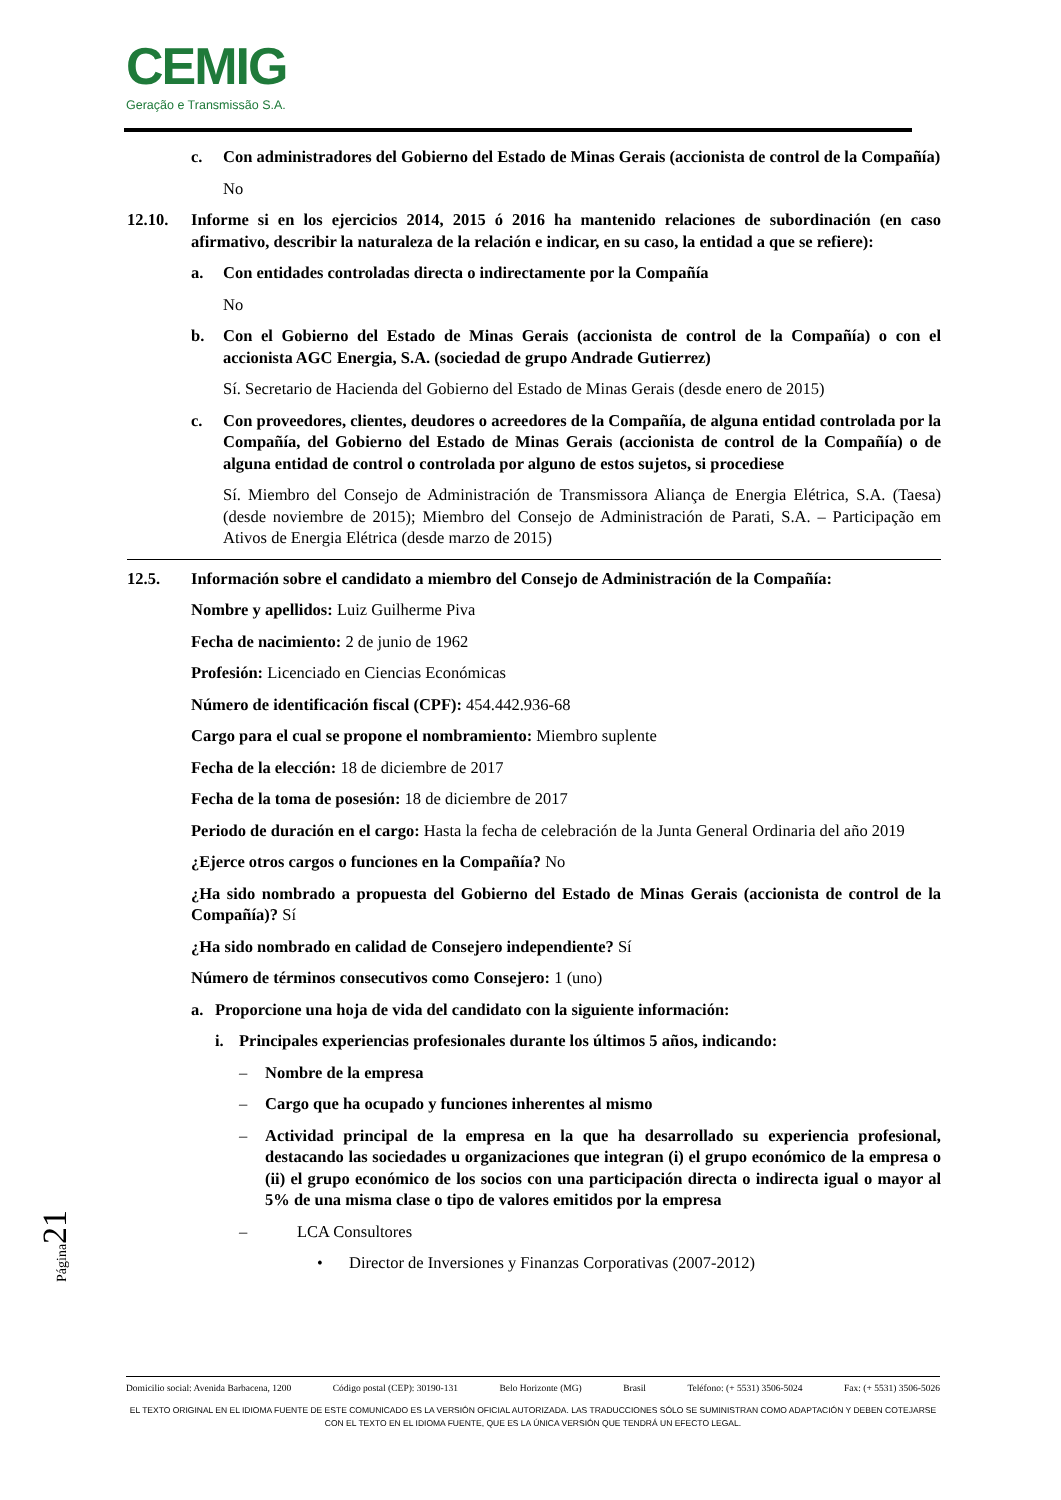CEMIG
Geração e Transmissão S.A.
c. Con administradores del Gobierno del Estado de Minas Gerais (accionista de control de la Compañía)
No
12.10. Informe si en los ejercicios 2014, 2015 ó 2016 ha mantenido relaciones de subordinación (en caso afirmativo, describir la naturaleza de la relación e indicar, en su caso, la entidad a que se refiere):
a. Con entidades controladas directa o indirectamente por la Compañía
No
b. Con el Gobierno del Estado de Minas Gerais (accionista de control de la Compañía) o con el accionista AGC Energia, S.A. (sociedad de grupo Andrade Gutierrez)
Sí. Secretario de Hacienda del Gobierno del Estado de Minas Gerais (desde enero de 2015)
c. Con proveedores, clientes, deudores o acreedores de la Compañía, de alguna entidad controlada por la Compañía, del Gobierno del Estado de Minas Gerais (accionista de control de la Compañía) o de alguna entidad de control o controlada por alguno de estos sujetos, si procediese
Sí. Miembro del Consejo de Administración de Transmissora Aliança de Energia Elétrica, S.A. (Taesa) (desde noviembre de 2015); Miembro del Consejo de Administración de Parati, S.A. – Participação em Ativos de Energia Elétrica (desde marzo de 2015)
12.5. Información sobre el candidato a miembro del Consejo de Administración de la Compañía:
Nombre y apellidos: Luiz Guilherme Piva
Fecha de nacimiento: 2 de junio de 1962
Profesión: Licenciado en Ciencias Económicas
Número de identificación fiscal (CPF): 454.442.936-68
Cargo para el cual se propone el nombramiento: Miembro suplente
Fecha de la elección: 18 de diciembre de 2017
Fecha de la toma de posesión: 18 de diciembre de 2017
Periodo de duración en el cargo: Hasta la fecha de celebración de la Junta General Ordinaria del año 2019
¿Ejerce otros cargos o funciones en la Compañía? No
¿Ha sido nombrado a propuesta del Gobierno del Estado de Minas Gerais (accionista de control de la Compañía)? Sí
¿Ha sido nombrado en calidad de Consejero independiente? Sí
Número de términos consecutivos como Consejero: 1 (uno)
a. Proporcione una hoja de vida del candidato con la siguiente información:
i. Principales experiencias profesionales durante los últimos 5 años, indicando:
– Nombre de la empresa
– Cargo que ha ocupado y funciones inherentes al mismo
– Actividad principal de la empresa en la que ha desarrollado su experiencia profesional, destacando las sociedades u organizaciones que integran (i) el grupo económico de la empresa o (ii) el grupo económico de los socios con una participación directa o indirecta igual o mayor al 5% de una misma clase o tipo de valores emitidos por la empresa
– LCA Consultores
• Director de Inversiones y Finanzas Corporativas (2007-2012)
Página21
Domicilio social: Avenida Barbacena, 1200 Código postal (CEP): 30190-131 Belo Horizonte (MG) Brasil Teléfono: (+ 5531) 3506-5024 Fax: (+ 5531) 3506-5026
EL TEXTO ORIGINAL EN EL IDIOMA FUENTE DE ESTE COMUNICADO ES LA VERSIÓN OFICIAL AUTORIZADA. LAS TRADUCCIONES SÓLO SE SUMINISTRAN COMO ADAPTACIÓN Y DEBEN COTEJARSE CON EL TEXTO EN EL IDIOMA FUENTE, QUE ES LA ÚNICA VERSIÓN QUE TENDRÁ UN EFECTO LEGAL.